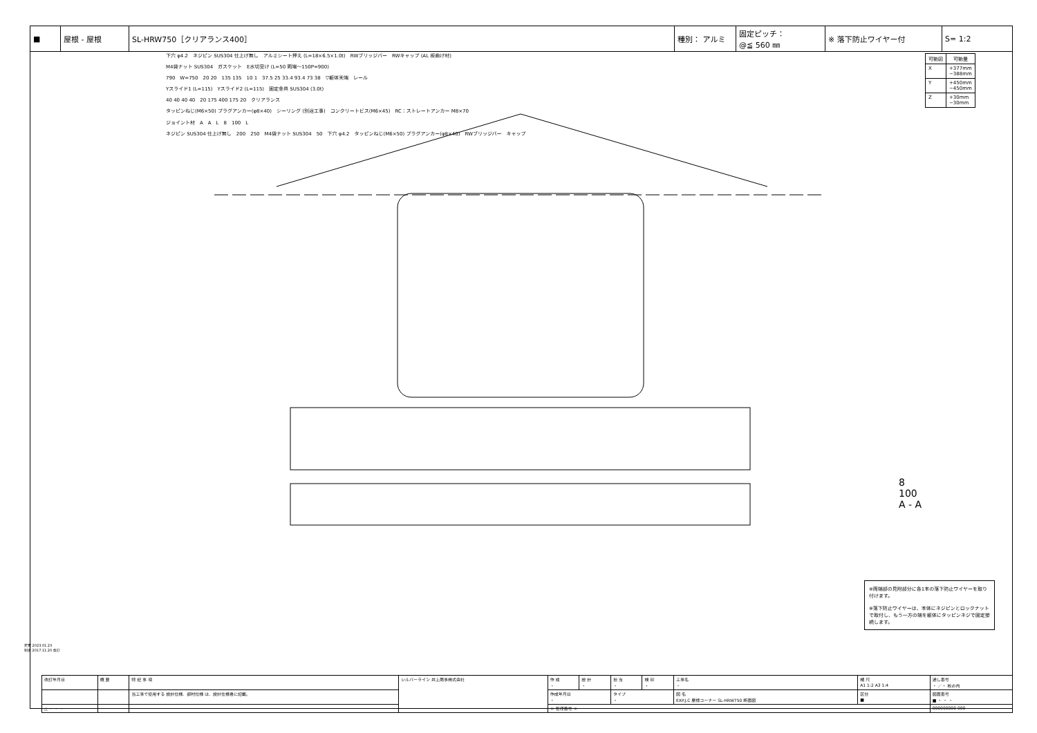| ■ | 屋根 - 屋根 | SL-HRW750［クリアランス400］ | 種別： アルミ | 固定ピッチ： @≦ 560 ㎜ | ※ 落下防止ワイヤー付 | S= 1:2 |
| 可動図 | 可動量 |
| --- | --- |
| X | +377mm −388mm |
| Y | +450mm −450mm |
| Z | +30mm −30mm |
下穴 φ4.2　ネジピン SUS304 仕上げ無し　アルミシート押え (L=18×6.5×1.0t)　RWブリッジバー　RWキャップ (AL 板曲げ材)
M4袋ナット SUS304　ガスケット　E水切受け (L=50 両端～150P=900)
790　W=750　20 20　135 135　10 1　37.5 25 33.4 93.4 73 38　▽躯体天端　レール
Yスライド1 (L=115)　Yスライド2 (L=115)　固定金具 SUS304 (3.0t)
40 40 40 40　20 175 400 175 20　クリアランス
タッピンねじ(M6×50) プラグアンカー(φ8×40)　シーリング (別途工事)　コンクリートビス(M6×45)　RC：ストレートアンカー M8×70
ジョイント材　A　A　L　8　100　L
ネジピン SUS304 仕上げ無し　200　250　M4袋ナット SUS304　50　下穴 φ4.2　タッピンねじ(M6×50) プラグアンカー(φ8×40)　RWブリッジバー　キャップ
8
100
A - A
※両端部の見附部分に各1本の落下防止ワイヤーを取り付けます。
※落下防止ワイヤーは、本体にネジピンとロックナットで取付し、もう一方の端を躯体にタッピンネジで固定接続します。
| 改訂年月日 | 概 要 | 特 記 事 項 | シルバーライン 井上商事株式会社 | 作 成 ・ | 設 計 ・ | 担 当 ・ | 検 印 ・ | 工事名 ・ | 縮 尺 A1 1:2 A3 1:4 | 通し番号 ・ ／・ 枚の内 |
| | | 当工事で使用する 設計仕様、部材仕様 は、設計仕様書に記載。 | | 作成年月日 ・ | | タイプ ・ | | 図 名 EXP.J.C 屋根コーナー SL-HRW750 断面図 | 区分 ■ | 図面番号 ■ ・ ・ ・ |
| △ ・ ・ ・ | | | | ＊ 管理番号 ＊ | | | | | | 000000000 000 |
変更 2023.01.23
制定 2017.11.20 改訂